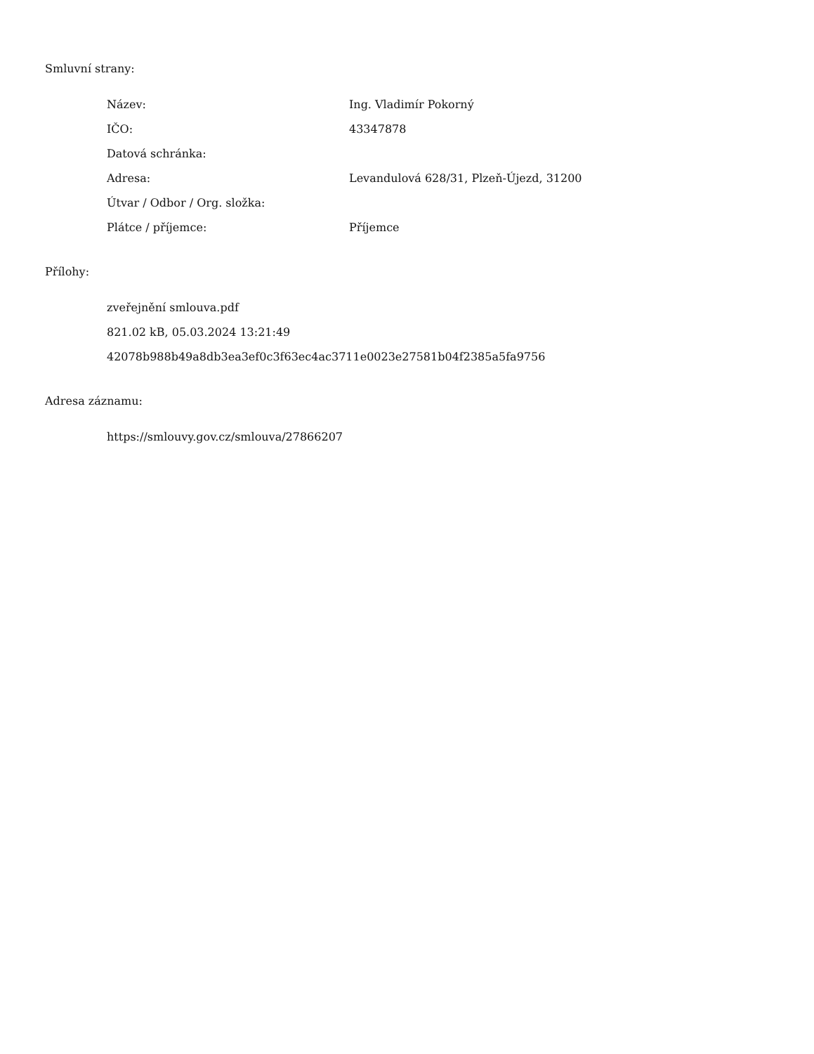Smluvní strany:
| Název: | Ing. Vladimír Pokorný |
| IČO: | 43347878 |
| Datová schránka: | |
| Adresa: | Levandulová 628/31, Plzeň-Újezd, 31200 |
| Útvar / Odbor / Org. složka: | |
| Plátce / příjemce: | Příjemce |
Přílohy:
zveřejnění smlouva.pdf
821.02 kB, 05.03.2024 13:21:49
42078b988b49a8db3ea3ef0c3f63ec4ac3711e0023e27581b04f2385a5fa9756
Adresa záznamu:
https://smlouvy.gov.cz/smlouva/27866207